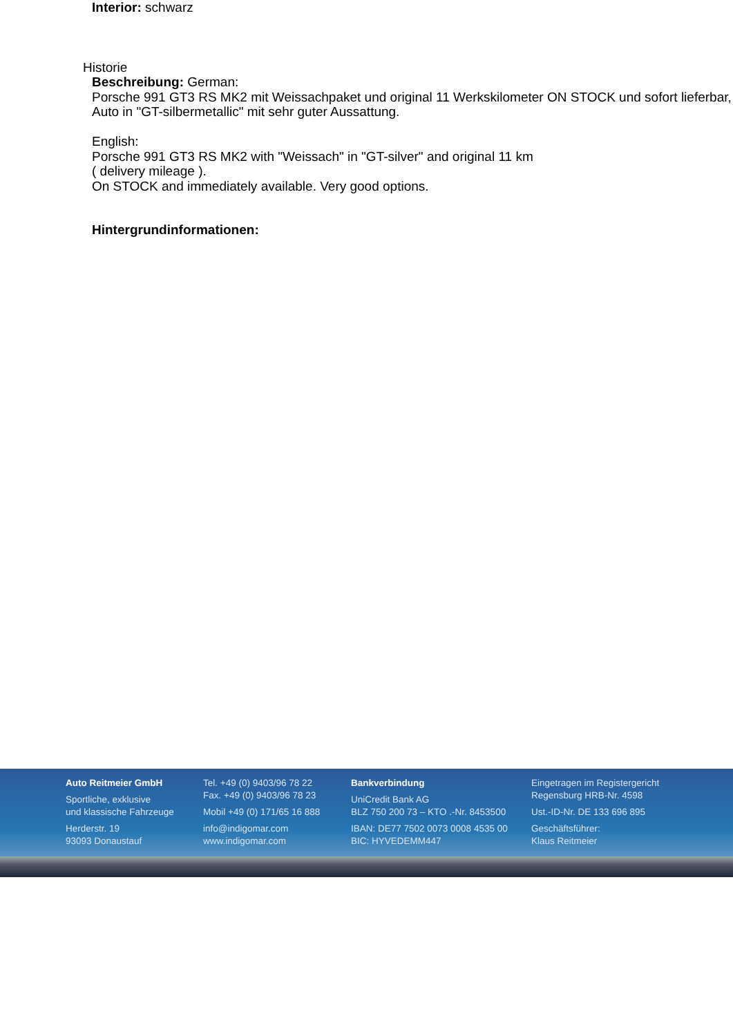Interior: schwarz
Historie
Beschreibung: German:
Porsche 991 GT3 RS MK2 mit Weissachpaket und original 11 Werkskilometer ON STOCK und sofort lieferbar, Auto in "GT-silbermetallic" mit sehr guter Aussattung.
English:
Porsche 991 GT3 RS MK2 with "Weissach" in "GT-silver" and original 11 km
( delivery mileage ).
On STOCK and immediately available. Very good options.
Hintergrundinformationen:
Auto Reitmeier GmbH
Sportliche, exklusive
und klassische Fahrzeuge
Herderstr. 19
93093 Donaustauf
Tel. +49 (0) 9403/96 78 22
Fax. +49 (0) 9403/96 78 23
Mobil +49 (0) 171/65 16 888
info@indigomar.com
www.indigomar.com
Bankverbindung
UniCredit Bank AG
BLZ 750 200 73 – KTO .-Nr. 8453500
IBAN: DE77 7502 0073 0008 4535 00
BIC: HYVEDEMM447
Eingetragen im Registergericht
Regensburg HRB-Nr. 4598
Ust.-ID-Nr. DE 133 696 895
Geschäftsführer:
Klaus Reitmeier